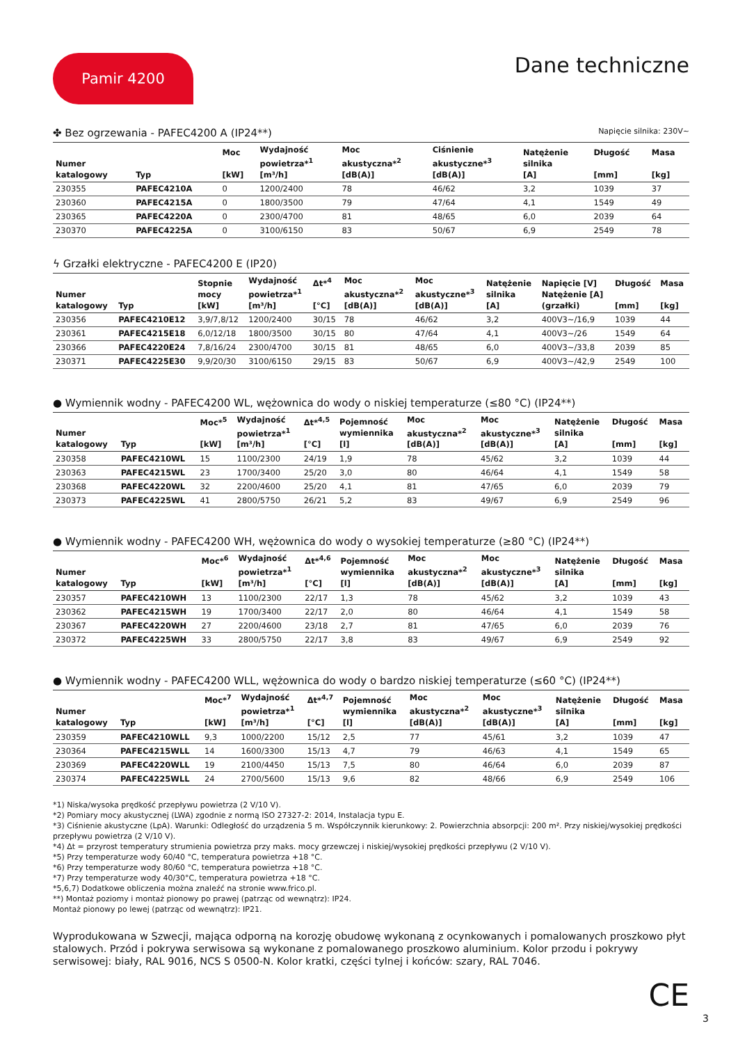Pamir 4200
Dane techniczne
✤ Bez ogrzewania - PAFEC4200 A (IP24**) Napięcie silnika: 230V~
| Numer katalogowy | Typ | Moc [kW] | Wydajność powietrza*<sup>1</sup> [m³/h] | Moc akustyczna*<sup>2</sup> [dB(A)] | Ciśnienie akustyczne*<sup>3</sup> [dB(A)] | Natężenie silnika [A] | Długość [mm] | Masa [kg] |
| --- | --- | --- | --- | --- | --- | --- | --- | --- |
| 230355 | PAFEC4210A | 0 | 1200/2400 | 78 | 46/62 | 3,2 | 1039 | 37 |
| 230360 | PAFEC4215A | 0 | 1800/3500 | 79 | 47/64 | 4,1 | 1549 | 49 |
| 230365 | PAFEC4220A | 0 | 2300/4700 | 81 | 48/65 | 6,0 | 2039 | 64 |
| 230370 | PAFEC4225A | 0 | 3100/6150 | 83 | 50/67 | 6,9 | 2549 | 78 |
ϟ Grzałki elektryczne - PAFEC4200 E (IP20)
| Numer katalogowy | Typ | Stopnie mocy [kW] | Wydajność powietrza*<sup>1</sup> [m³/h] | Δt*<sup>4</sup> [°C] | Moc akustyczna*<sup>2</sup> [dB(A)] | Moc akustyczne*<sup>3</sup> [dB(A)] | Natężenie silnika [A] | Napięcie [V] Natężenie [A] (grzałki) | Długość [mm] | Masa [kg] |
| --- | --- | --- | --- | --- | --- | --- | --- | --- | --- | --- |
| 230356 | PAFEC4210E12 | 3,9/7,8/12 | 1200/2400 | 30/15 | 78 | 46/62 | 3,2 | 400V3~/16,9 | 1039 | 44 |
| 230361 | PAFEC4215E18 | 6,0/12/18 | 1800/3500 | 30/15 | 80 | 47/64 | 4,1 | 400V3~/26 | 1549 | 64 |
| 230366 | PAFEC4220E24 | 7,8/16/24 | 2300/4700 | 30/15 | 81 | 48/65 | 6,0 | 400V3~/33,8 | 2039 | 85 |
| 230371 | PAFEC4225E30 | 9,9/20/30 | 3100/6150 | 29/15 | 83 | 50/67 | 6,9 | 400V3~/42,9 | 2549 | 100 |
● Wymiennik wodny - PAFEC4200 WL, wężownica do wody o niskiej temperaturze (≤80 °C) (IP24**)
| Numer katalogowy | Typ | Moc*<sup>5</sup> [kW] | Wydajność powietrza*<sup>1</sup> [m³/h] | Δt*<sup>4,5</sup> [°C] | Pojemność wymiennika [l] | Moc akustyczna*<sup>2</sup> [dB(A)] | Moc akustyczne*<sup>3</sup> [dB(A)] | Natężenie silnika [A] | Długość [mm] | Masa [kg] |
| --- | --- | --- | --- | --- | --- | --- | --- | --- | --- | --- |
| 230358 | PAFEC4210WL | 15 | 1100/2300 | 24/19 | 1,9 | 78 | 45/62 | 3,2 | 1039 | 44 |
| 230363 | PAFEC4215WL | 23 | 1700/3400 | 25/20 | 3,0 | 80 | 46/64 | 4,1 | 1549 | 58 |
| 230368 | PAFEC4220WL | 32 | 2200/4600 | 25/20 | 4,1 | 81 | 47/65 | 6,0 | 2039 | 79 |
| 230373 | PAFEC4225WL | 41 | 2800/5750 | 26/21 | 5,2 | 83 | 49/67 | 6,9 | 2549 | 96 |
● Wymiennik wodny - PAFEC4200 WH, wężownica do wody o wysokiej temperaturze (≥80 °C) (IP24**)
| Numer katalogowy | Typ | Moc*<sup>6</sup> [kW] | Wydajność powietrza*<sup>1</sup> [m³/h] | Δt*<sup>4,6</sup> [°C] | Pojemność wymiennika [l] | Moc akustyczna*<sup>2</sup> [dB(A)] | Moc akustyczne*<sup>3</sup> [dB(A)] | Natężenie silnika [A] | Długość [mm] | Masa [kg] |
| --- | --- | --- | --- | --- | --- | --- | --- | --- | --- | --- |
| 230357 | PAFEC4210WH | 13 | 1100/2300 | 22/17 | 1,3 | 78 | 45/62 | 3,2 | 1039 | 43 |
| 230362 | PAFEC4215WH | 19 | 1700/3400 | 22/17 | 2,0 | 80 | 46/64 | 4,1 | 1549 | 58 |
| 230367 | PAFEC4220WH | 27 | 2200/4600 | 23/18 | 2,7 | 81 | 47/65 | 6,0 | 2039 | 76 |
| 230372 | PAFEC4225WH | 33 | 2800/5750 | 22/17 | 3,8 | 83 | 49/67 | 6,9 | 2549 | 92 |
● Wymiennik wodny - PAFEC4200 WLL, wężownica do wody o bardzo niskiej temperaturze (≤60 °C) (IP24**)
| Numer katalogowy | Typ | Moc*<sup>7</sup> [kW] | Wydajność powietrza*<sup>1</sup> [m³/h] | Δt*<sup>4,7</sup> [°C] | Pojemność wymiennika [l] | Moc akustyczna*<sup>2</sup> [dB(A)] | Moc akustyczne*<sup>3</sup> [dB(A)] | Natężenie silnika [A] | Długość [mm] | Masa [kg] |
| --- | --- | --- | --- | --- | --- | --- | --- | --- | --- | --- |
| 230359 | PAFEC4210WLL | 9,3 | 1000/2200 | 15/12 | 2,5 | 77 | 45/61 | 3,2 | 1039 | 47 |
| 230364 | PAFEC4215WLL | 14 | 1600/3300 | 15/13 | 4,7 | 79 | 46/63 | 4,1 | 1549 | 65 |
| 230369 | PAFEC4220WLL | 19 | 2100/4450 | 15/13 | 7,5 | 80 | 46/64 | 6,0 | 2039 | 87 |
| 230374 | PAFEC4225WLL | 24 | 2700/5600 | 15/13 | 9,6 | 82 | 48/66 | 6,9 | 2549 | 106 |
*1) Niska/wysoka prędkość przepływu powietrza (2 V/10 V).
*2) Pomiary mocy akustycznej (LWA) zgodnie z normą ISO 27327-2: 2014, Instalacja typu E.
*3) Ciśnienie akustyczne (LpA). Warunki: Odległość do urządzenia 5 m. Współczynnik kierunkowy: 2. Powierzchnia absorpcji: 200 m². Przy niskiej/wysokiej prędkości przepływu powietrza (2 V/10 V).
*4) Δt = przyrost temperatury strumienia powietrza przy maks. mocy grzewczej i niskiej/wysokiej prędkości przepływu (2 V/10 V).
*5) Przy temperaturze wody 60/40 °C, temperatura powietrza +18 °C.
*6) Przy temperaturze wody 80/60 °C, temperatura powietrza +18 °C.
*7) Przy temperaturze wody 40/30°C, temperatura powietrza +18 °C.
*5,6,7) Dodatkowe obliczenia można znaleźć na stronie www.frico.pl.
**) Montaż poziomy i montaż pionowy po prawej (patrząc od wewnątrz): IP24.
Montaż pionowy po lewej (patrząc od wewnątrz): IP21.
Wyprodukowana w Szwecji, mająca odporną na korozję obudowę wykonaną z ocynkowanych i pomalowanych proszkowo płyt stalowych. Przód i pokrywa serwisowa są wykonane z pomalowanego proszkowo aluminium. Kolor przodu i pokrywy serwisowej: biały, RAL 9016, NCS S 0500-N. Kolor kratki, części tylnej i końców: szary, RAL 7046.
CE
3